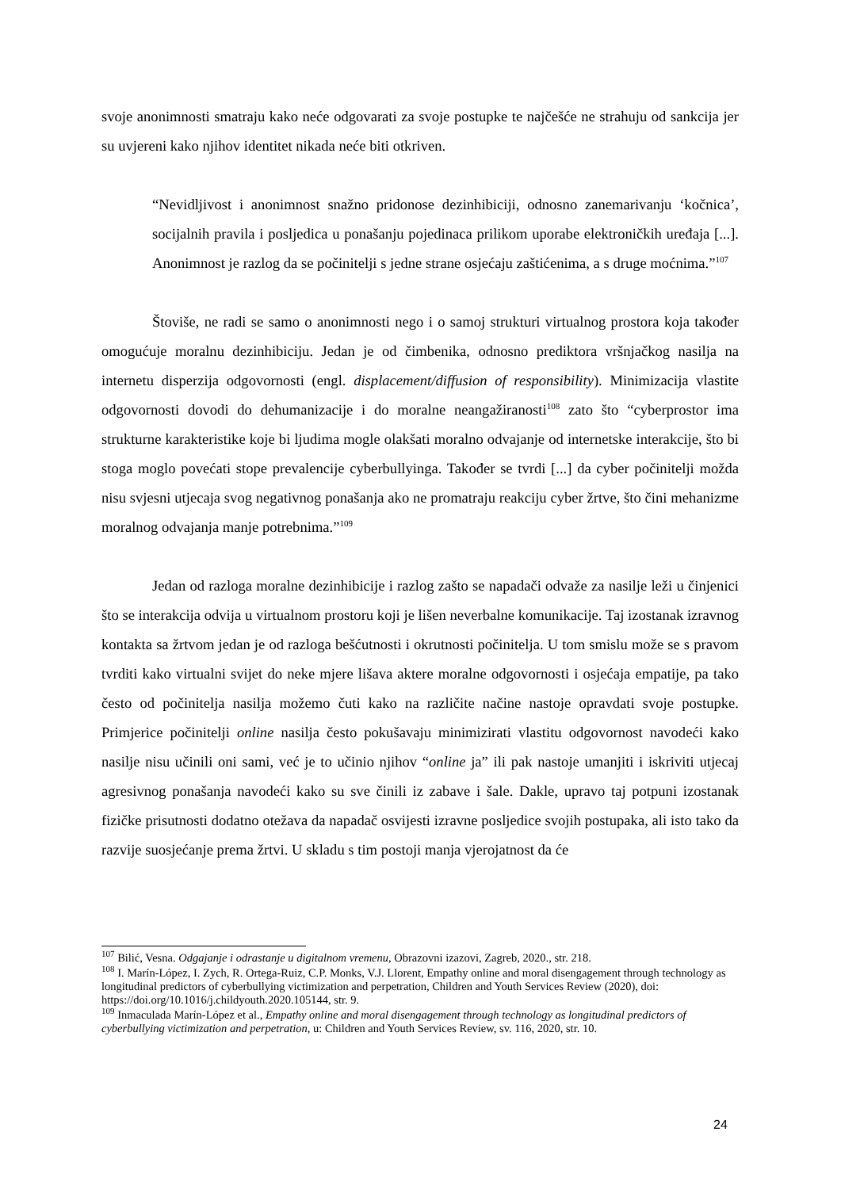svoje anonimnosti smatraju kako neće odgovarati za svoje postupke te najčešće ne strahuju od sankcija jer su uvjereni kako njihov identitet nikada neće biti otkriven.
“Nevidljivost i anonimnost snažno pridonose dezinhibiciji, odnosno zanemarivanju ‘kočnica’, socijalnih pravila i posljedica u ponašanju pojedinaca prilikom uporabe elektroničkih uređaja [...]. Anonimnost je razlog da se počinitelji s jedne strane osjećaju zaštićenima, a s druge moćnima.”<sup>107</sup>
Štoviše, ne radi se samo o anonimnosti nego i o samoj strukturi virtualnog prostora koja također omogućuje moralnu dezinhibiciju. Jedan je od čimbenika, odnosno prediktora vršnjačkog nasilja na internetu disperzija odgovornosti (engl. displacement/diffusion of responsibility). Minimizacija vlastite odgovornosti dovodi do dehumanizacije i do moralne neangažiranosti<sup>108</sup> zato što “cyberprostor ima strukturne karakteristike koje bi ljudima mogle olakšati moralno odvajanje od internetske interakcije, što bi stoga moglo povećati stope prevalencije cyberbullyinga. Također se tvrdi [...] da cyber počinitelji možda nisu svjesni utjecaja svog negativnog ponašanja ako ne promatraju reakciju cyber žrtve, što čini mehanizme moralnog odvajanja manje potrebnima.”<sup>109</sup>
Jedan od razloga moralne dezinhibicije i razlog zašto se napadači odvaže za nasilje leži u činjenici što se interakcija odvija u virtualnom prostoru koji je lišen neverbalne komunikacije. Taj izostanak izravnog kontakta sa žrtvom jedan je od razloga bešćutnosti i okrutnosti počinitelja. U tom smislu može se s pravom tvrditi kako virtualni svijet do neke mjere lišava aktere moralne odgovornosti i osjećaja empatije, pa tako često od počinitelja nasilja možemo čuti kako na različite načine nastoje opravdati svoje postupke. Primjerice počinitelji online nasilja često pokušavaju minimizirati vlastitu odgovornost navodeći kako nasilje nisu učinili oni sami, već je to učinio njihov “online ja” ili pak nastoje umanjiti i iskriviti utjecaj agresivnog ponašanja navodeći kako su sve činili iz zabave i šale. Dakle, upravo taj potpuni izostanak fizičke prisutnosti dodatno otežava da napadač osvijesti izravne posljedice svojih postupaka, ali isto tako da razvije suosjećanje prema žrtvi. U skladu s tim postoji manja vjerojatnost da će
<sup>107</sup> Bilić, Vesna. Odgajanje i odrastanje u digitalnom vremenu, Obrazovni izazovi, Zagreb, 2020., str. 218.
<sup>108</sup> I. Marín-López, I. Zych, R. Ortega-Ruiz, C.P. Monks, V.J. Llorent, Empathy online and moral disengagement through technology as longitudinal predictors of cyberbullying victimization and perpetration, Children and Youth Services Review (2020), doi: https://doi.org/10.1016/j.childyouth.2020.105144, str. 9.
<sup>109</sup> Inmaculada Marín-López et al., Empathy online and moral disengagement through technology as longitudinal predictors of cyberbullying victimization and perpetration, u: Children and Youth Services Review, sv. 116, 2020, str. 10.
24